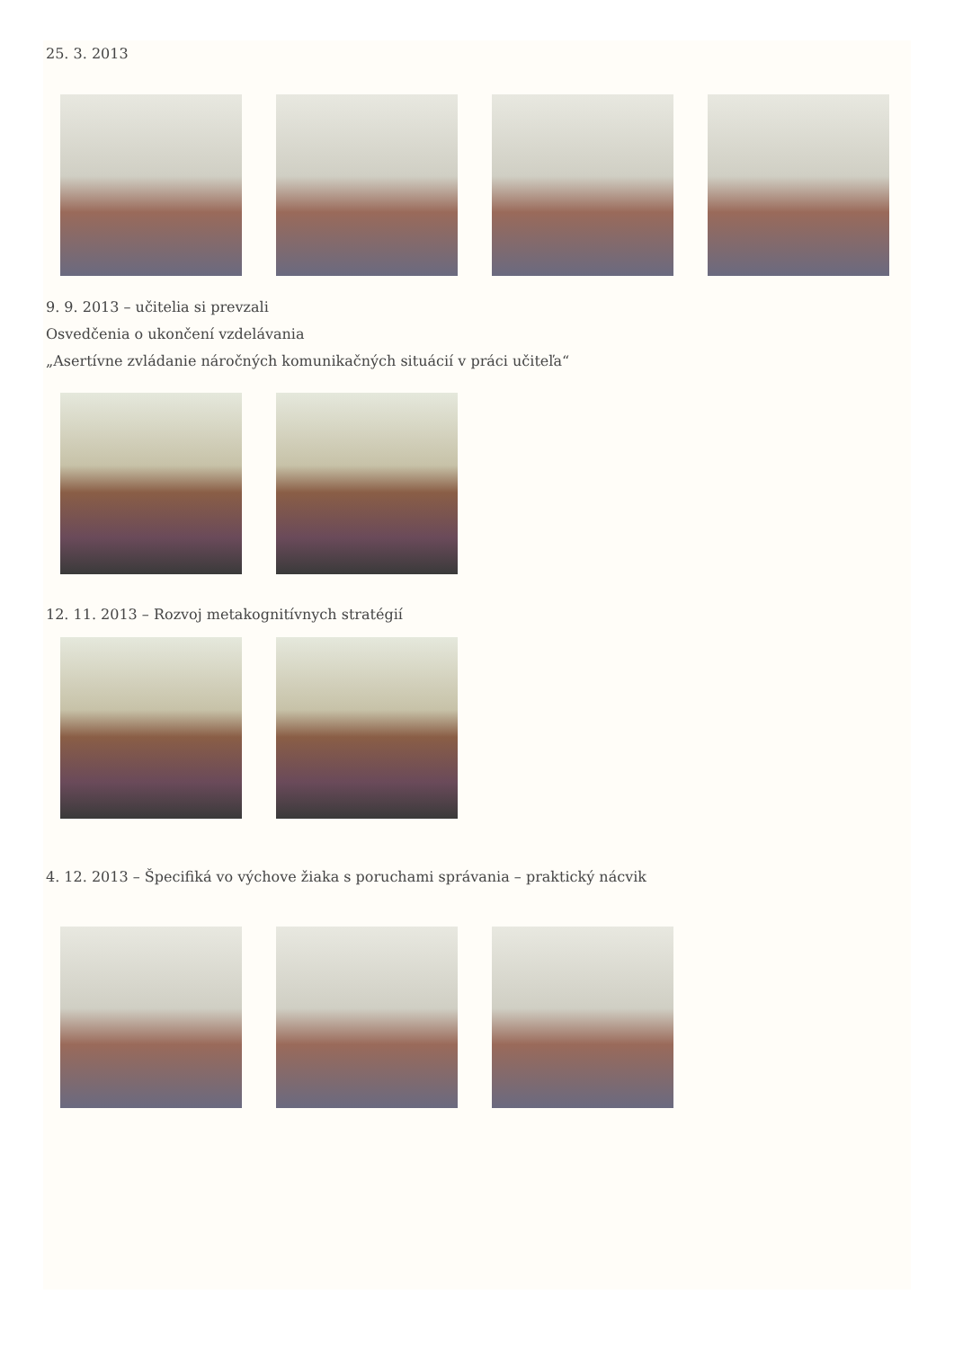25. 3. 2013
9. 9. 2013 – učitelia si prevzali
Osvedčenia o ukončení vzdelávania
„Asertívne zvládanie náročných komunikačných situácií v práci učiteľa“
12. 11. 2013 – Rozvoj metakognitívnych stratégií
4. 12. 2013 – Špecifiká vo výchove žiaka s poruchami správania – praktický nácvik